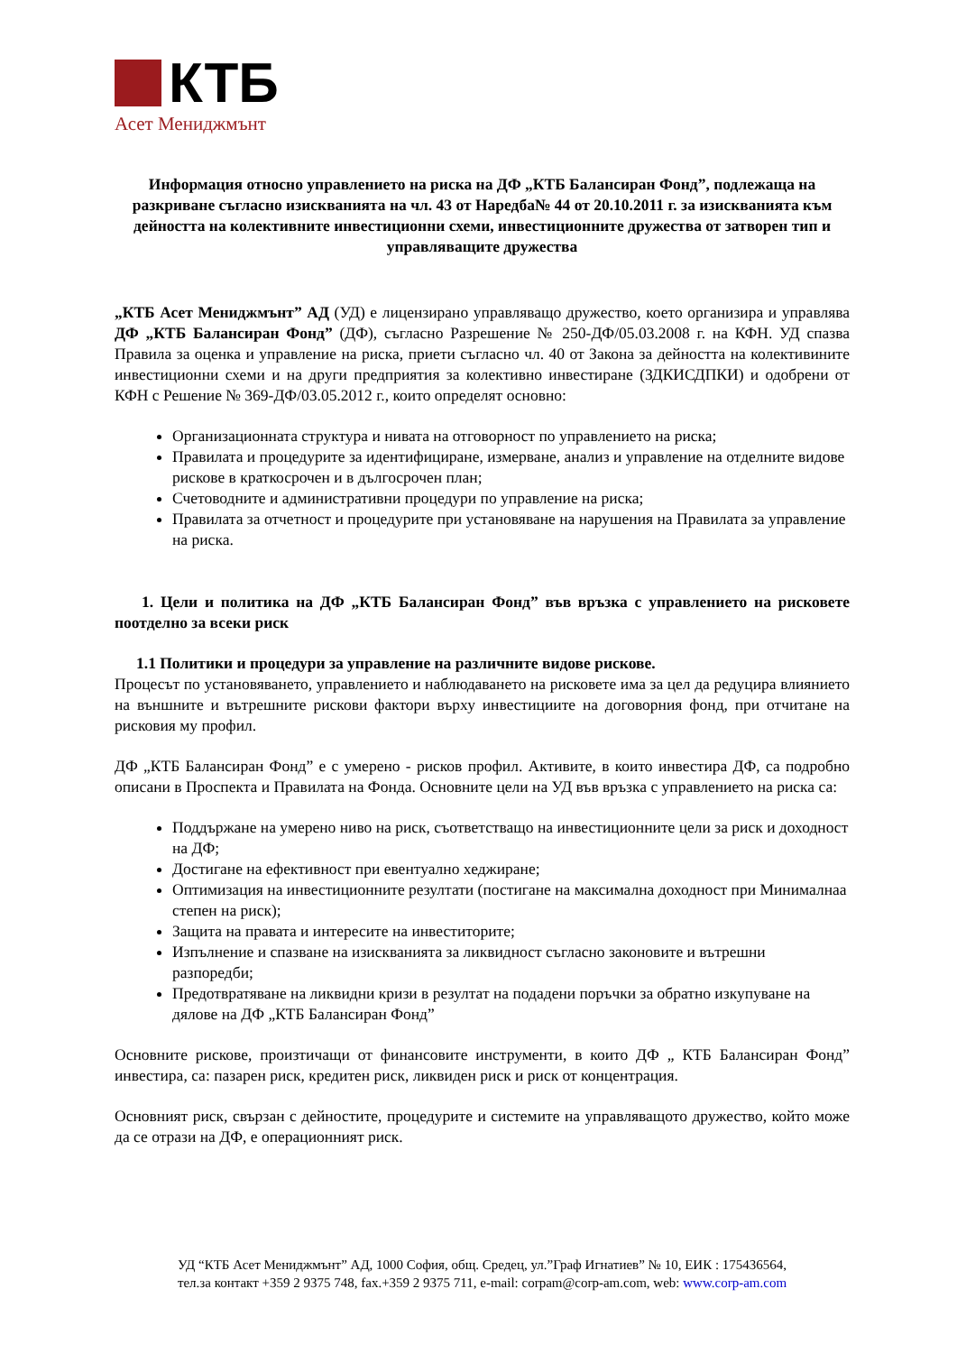КТБ
Асет Мениджмънт
Информация относно управлението на риска на ДФ „КТБ Балансиран Фонд”, подлежаща на разкриване съгласно изискванията на чл. 43 от Наредба№ 44 от 20.10.2011 г. за изискванията към дейността на колективните инвестиционни схеми, инвестиционните дружества от затворен тип и управляващите дружества
„КТБ Асет Мениджмънт” АД (УД) е лицензирано управляващо дружество, което организира и управлява ДФ „КТБ Балансиран Фонд” (ДФ), съгласно Разрешение № 250-ДФ/05.03.2008 г. на КФН. УД спазва Правила за оценка и управление на риска, приети съгласно чл. 40 от Закона за дейността на колективините инвестиционни схеми и на други предприятия за колективно инвестиране (ЗДКИСДПКИ) и одобрени от КФН с Решение № 369-ДФ/03.05.2012 г., които определят основно:
Организационната структура и нивата на отговорност по управлението на риска;
Правилата и процедурите за идентифициране, измерване, анализ и управление на отделните видове рискове в краткосрочен и в дългосрочен план;
Счетоводните и административни процедури по управление на риска;
Правилата за отчетност и процедурите при установяване на нарушения на Правилата за управление на риска.
1. Цели и политика на ДФ „КТБ Балансиран Фонд” във връзка с управлението на рисковете поотделно за всеки риск
1.1 Политики и процедури за управление на различните видове рискове.
Процесът по установяването, управлението и наблюдаването на рисковете има за цел да редуцира влиянието на външните и вътрешните рискови фактори върху инвестициите на договорния фонд, при отчитане на рисковия му профил.
ДФ „КТБ Балансиран Фонд” е с умерено - рисков профил. Активите, в които инвестира ДФ, са подробно описани в Проспекта и Правилата на Фонда. Основните цели на УД във връзка с управлението на риска са:
Поддържане на умерено ниво на риск, съответстващо на инвестиционните цели за риск и доходност на ДФ;
Достигане на ефективност при евентуално хеджиране;
Оптимизация на инвестиционните резултати (постигане на максимална доходност при Минималнаа степен на риск);
Защита на правата и интересите на инвеститорите;
Изпълнение и спазване на изискванията за ликвидност съгласно законовите и вътрешни разпоредби;
Предотвратяване на ликвидни кризи в резултат на подадени поръчки за обратно изкупуване на дялове на ДФ „КТБ Балансиран Фонд”
Основните рискове, произтичащи от финансовите инструменти, в които ДФ „ КТБ Балансиран Фонд” инвестира, са: пазарен риск, кредитен риск, ликвиден риск и риск от концентрация.
Основният риск, свързан с дейностите, процедурите и системите на управляващото дружество, който може да се отрази на ДФ, е операционният риск.
УД “КТБ Асет Мениджмънт” АД, 1000 София, общ. Средец, ул.”Граф Игнатиев” № 10, ЕИК : 175436564,
тел.за контакт +359 2 9375 748, fax.+359 2 9375 711, e-mail: corpam@corp-am.com, web: www.corp-am.com